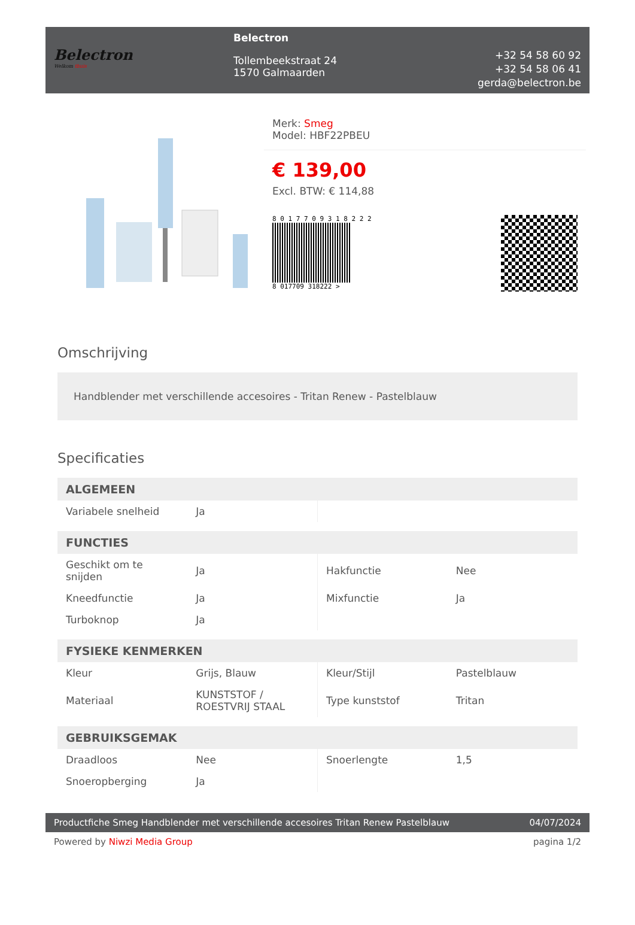Belectron
Welkom thuis
Belectron
Tollembeekstraat 24
1570 Galmaarden
+32 54 58 60 92
+32 54 58 06 41
gerda@belectron.be
Merk: Smeg
Model: HBF22PBEU
€ 139,00
Excl. BTW: € 114,88
8 0 1 7 7 0 9 3 1 8 2 2 2
8 017709 318222 >
Omschrijving
Handblender met verschillende accesoires - Tritan Renew - Pastelblauw
Specificaties
| ALGEMEEN | | | |
| --- | --- | --- | --- |
| Variabele snelheid | Ja | | |
| FUNCTIES | | | |
| Geschikt om te snijden | Ja | Hakfunctie | Nee |
| Kneedfunctie | Ja | Mixfunctie | Ja |
| Turboknop | Ja | | |
| FYSIEKE KENMERKEN | | | |
| Kleur | Grijs, Blauw | Kleur/Stijl | Pastelblauw |
| Materiaal | KUNSTSTOF / ROESTVRIJ STAAL | Type kunststof | Tritan |
| GEBRUIKSGEMAK | | | |
| Draadloos | Nee | Snoerlengte | 1,5 |
| Snoeropberging | Ja | | |
Productfiche Smeg Handblender met verschillende accesoires Tritan Renew Pastelblauw 04/07/2024
Powered by Niwzi Media Group pagina 1/2